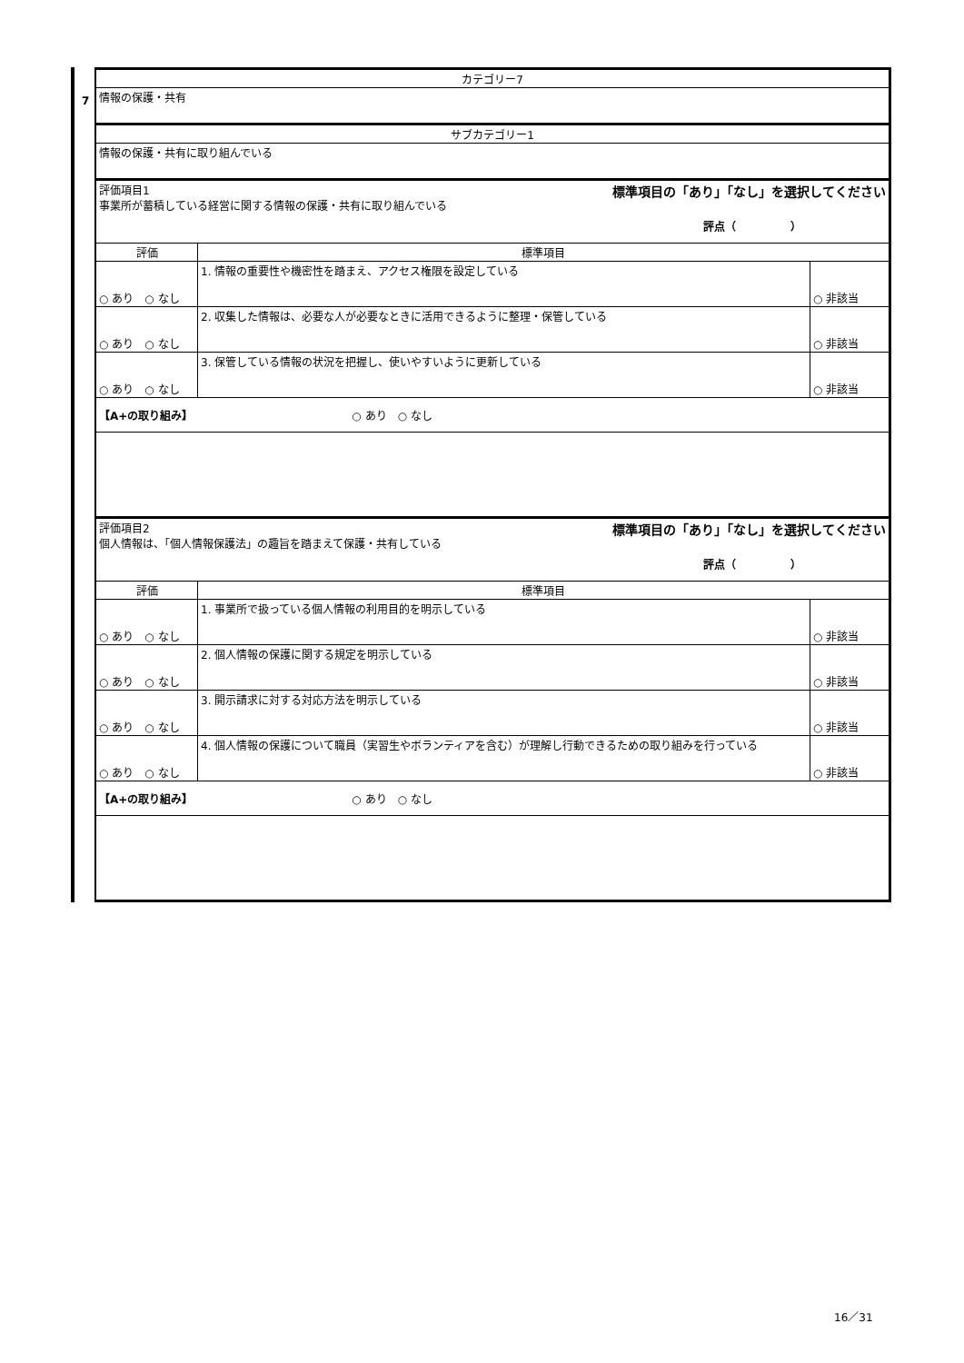7
| カテゴリー7 | | |
| 情報の保護・共有 | | |
| サブカテゴリー1 | | |
| 情報の保護・共有に取り組んでいる | | |
| 評価項目1 事業所が蓄積している経営に関する情報の保護・共有に取り組んでいる 標準項目の「あり」「なし」を選択してください 評点（ ） | | |
| 評価 | 標準項目 | |
| ○ あり ○ なし | 1. 情報の重要性や機密性を踏まえ、アクセス権限を設定している | ○ 非該当 |
| ○ あり ○ なし | 2. 収集した情報は、必要な人が必要なときに活用できるように整理・保管している | ○ 非該当 |
| ○ あり ○ なし | 3. 保管している情報の状況を把握し、使いやすいように更新している | ○ 非該当 |
| 【A+の取り組み】 ○ あり ○ なし | | |
| 評価項目2 個人情報は、「個人情報保護法」の趣旨を踏まえて保護・共有している 標準項目の「あり」「なし」を選択してください 評点（ ） | | |
| 評価 | 標準項目 | |
| ○ あり ○ なし | 1. 事業所で扱っている個人情報の利用目的を明示している | ○ 非該当 |
| ○ あり ○ なし | 2. 個人情報の保護に関する規定を明示している | ○ 非該当 |
| ○ あり ○ なし | 3. 開示請求に対する対応方法を明示している | ○ 非該当 |
| ○ あり ○ なし | 4. 個人情報の保護について職員（実習生やボランティアを含む）が理解し行動できるための取り組みを行っている | ○ 非該当 |
| 【A+の取り組み】 ○ あり ○ なし | | |
16／31